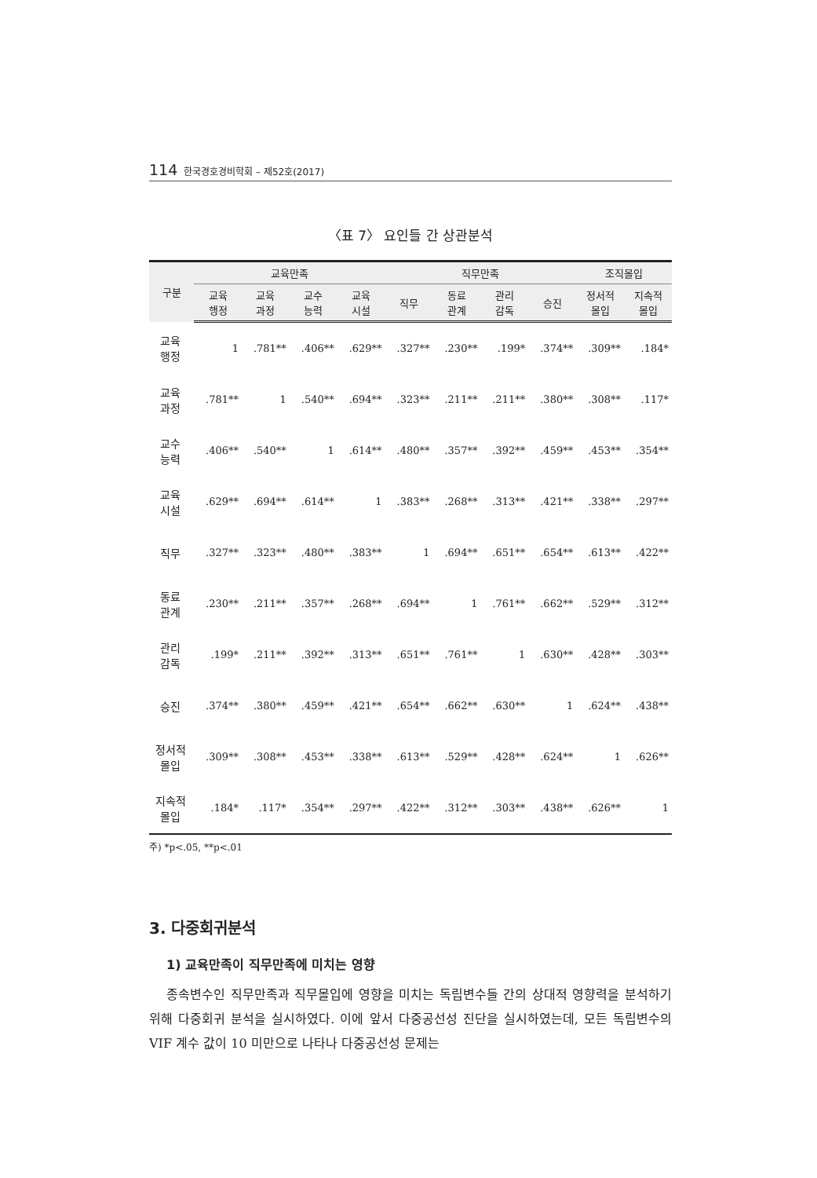114 한국경호경비학회 – 제52호(2017)
〈표 7〉 요인들 간 상관분석
| 구분 | 교육만족 | | | | 직무만족 | | | | 조직몰입 | |
| --- | --- | --- | --- | --- | --- | --- | --- | --- | --- | --- |
| | 교육 행정 | 교육 과정 | 교수 능력 | 교육 시설 | 직무 | 동료 관계 | 관리 감독 | 승진 | 정서적 몰입 | 지속적 몰입 |
| 교육 행정 | 1 | .781** | .406** | .629** | .327** | .230** | .199* | .374** | .309** | .184* |
| 교육 과정 | .781** | 1 | .540** | .694** | .323** | .211** | .211** | .380** | .308** | .117* |
| 교수 능력 | .406** | .540** | 1 | .614** | .480** | .357** | .392** | .459** | .453** | .354** |
| 교육 시설 | .629** | .694** | .614** | 1 | .383** | .268** | .313** | .421** | .338** | .297** |
| 직무 | .327** | .323** | .480** | .383** | 1 | .694** | .651** | .654** | .613** | .422** |
| 동료 관계 | .230** | .211** | .357** | .268** | .694** | 1 | .761** | .662** | .529** | .312** |
| 관리 감독 | .199* | .211** | .392** | .313** | .651** | .761** | 1 | .630** | .428** | .303** |
| 승진 | .374** | .380** | .459** | .421** | .654** | .662** | .630** | 1 | .624** | .438** |
| 정서적 몰입 | .309** | .308** | .453** | .338** | .613** | .529** | .428** | .624** | 1 | .626** |
| 지속적 몰입 | .184* | .117* | .354** | .297** | .422** | .312** | .303** | .438** | .626** | 1 |
주) *p<.05, **p<.01
3. 다중회귀분석
1) 교육만족이 직무만족에 미치는 영향
종속변수인 직무만족과 직무몰입에 영향을 미치는 독립변수들 간의 상대적 영향력을 분석하기 위해 다중회귀 분석을 실시하였다. 이에 앞서 다중공선성 진단을 실시하였는데, 모든 독립변수의 VIF 계수 값이 10 미만으로 나타나 다중공선성 문제는